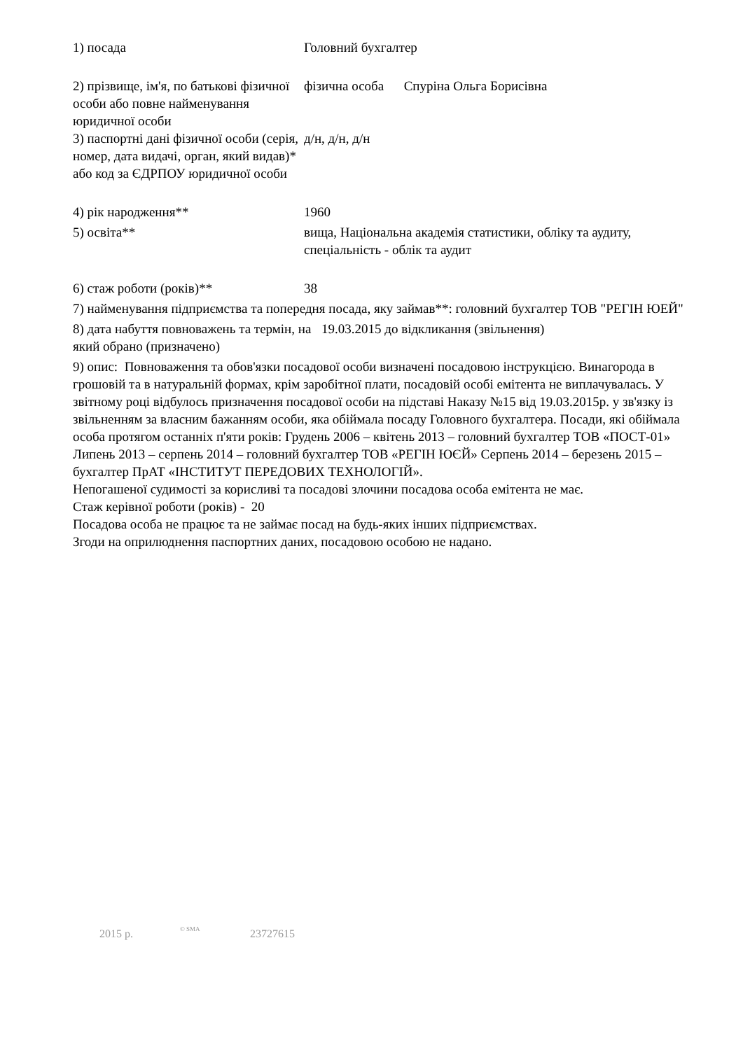1) посада Головний бухгалтер
2) прізвище, ім'я, по батькові фізичної особи або повне найменування юридичної особи
фізична особа Спуріна Ольга Борисівна
3) паспортні дані фізичної особи (серія, номер, дата видачі, орган, який видав)* або код за ЄДРПОУ юридичної особи
д/н, д/н, д/н
4) рік народження** 1960
5) освіта** вища, Національна академія статистики, обліку та аудиту, спеціальність - облік та аудит
6) стаж роботи (років)** 38
7) найменування підприємства та попередня посада, яку займав**: головний бухгалтер ТОВ "РЕГІН ЮЕЙ"
8) дата набуття повноважень та термін, на який обрано (призначено)
19.03.2015 до відкликання (звільнення)
9) опис: Повноваження та обов'язки посадової особи визначені посадовою інструкцією. Винагорода в грошовій та в натуральній формах, крім заробітної плати, посадовій особі емітента не виплачувалась. У звітному році відбулось призначення посадової особи на підставі Наказу №15 від 19.03.2015р. у зв'язку із звільненням за власним бажанням особи, яка обіймала посаду Головного бухгалтера. Посади, які обіймала особа протягом останніх п'яти років: Грудень 2006 – квітень 2013 – головний бухгалтер ТОВ «ПОСТ-01» Липень 2013 – серпень 2014 – головний бухгалтер ТОВ «РЕГІН ЮЄЙ» Серпень 2014 – березень 2015 – бухгалтер ПрАТ «ІНСТИТУТ ПЕРЕДОВИХ ТЕХНОЛОГІЙ».
Непогашеної судимості за корисливі та посадові злочини посадова особа емітента не має.
Стаж керівної роботи (років) - 20
Посадова особа не працює та не займає посад на будь-яких інших підприємствах.
Згоди на оприлюднення паспортних даних, посадовою особою не надано.
2015 р. © SMA 23727615